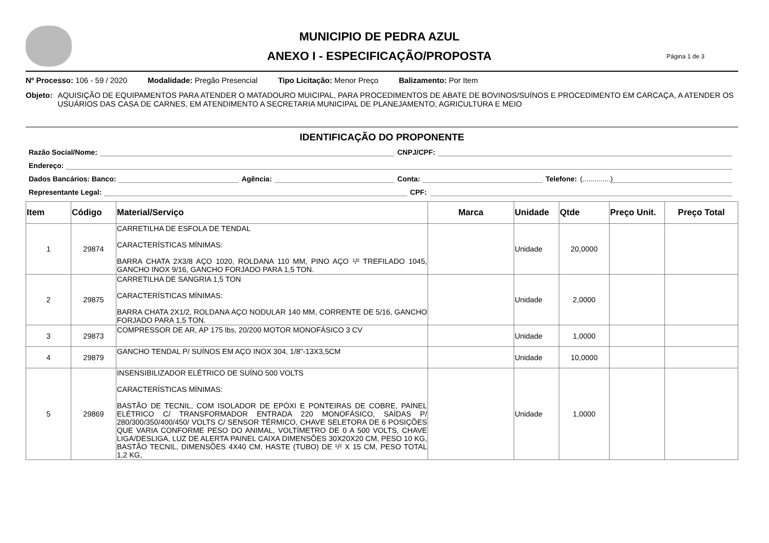MUNICIPIO DE PEDRA AZUL
ANEXO I - ESPECIFICAÇÃO/PROPOSTA
Página 1 de 3
Nº Processo: 106 - 59 / 2020 Modalidade: Pregão Presencial Tipo Licitação: Menor Preço Balizamento: Por Item
Objeto: AQUISIÇÃO DE EQUIPAMENTOS PARA ATENDER O MATADOURO MUICIPAL, PARA PROCEDIMENTOS DE ABATE DE BOVINOS/SUÍNOS E PROCEDIMENTO EM CARCAÇA, A ATENDER OS USUÁRIOS DAS CASA DE CARNES, EM ATENDIMENTO A SECRETARIA MUNICIPAL DE PLANEJAMENTO, AGRICULTURA E MEIO
IDENTIFICAÇÃO DO PROPONENTE
Razão Social/Nome: CNPJ/CPF:
Endereço:
Dados Bancários: Banco: Agência: Conta: Telefone: (..............)
Representante Legal: CPF:
| Item | Código | Material/Serviço | Marca | Unidade | Qtde | Preço Unit. | Preço Total |
| --- | --- | --- | --- | --- | --- | --- | --- |
| 1 | 29874 | CARRETILHA DE ESFOLA DE TENDAL CARACTERÍSTICAS MÍNIMAS: BARRA CHATA 2X3/8 AÇO 1020, ROLDANA 110 MM, PINO AÇO ¹/² TREFILADO 1045, GANCHO INOX 9/16, GANCHO FORJADO PARA 1,5 TON. | | Unidade | 20,0000 | | |
| 2 | 29875 | CARRETILHA DE SANGRIA 1,5 TON CARACTERÍSTICAS MÍNIMAS: BARRA CHATA 2X1/2, ROLDANA AÇO NODULAR 140 MM, CORRENTE DE 5/16, GANCHO FORJADO PARA 1,5 TON. | | Unidade | 2,0000 | | |
| 3 | 29873 | COMPRESSOR DE AR, AP 175 lbs, 20/200 MOTOR MONOFÁSICO 3 CV | | Unidade | 1,0000 | | |
| 4 | 29879 | GANCHO TENDAL P/ SUÍNOS EM AÇO INOX 304, 1/8"-13X3,5CM | | Unidade | 10,0000 | | |
| 5 | 29869 | INSENSIBILIZADOR ELÉTRICO DE SUÍNO 500 VOLTS CARACTERÍSTICAS MÍNIMAS: BASTÃO DE TECNIL, COM ISOLADOR DE EPÓXI E PONTEIRAS DE COBRE, PAINEL ELÉTRICO C/ TRANSFORMADOR ENTRADA 220 MONOFÁSICO, SAÍDAS P/ 280/300/350/400/450/ VOLTS C/ SENSOR TÉRMICO, CHAVE SELETORA DE 6 POSIÇÕES QUE VARIA CONFORME PESO DO ANIMAL, VOLTÍMETRO DE 0 A 500 VOLTS, CHAVE LIGA/DESLIGA, LUZ DE ALERTA PAINEL CAIXA DIMENSÕES 30X20X20 CM, PESO 10 KG, BASTÃO TECNIL, DIMENSÕES 4X40 CM, HASTE (TUBO) DE ¹/² X 15 CM, PESO TOTAL 1,2 KG, | | Unidade | 1,0000 | | |